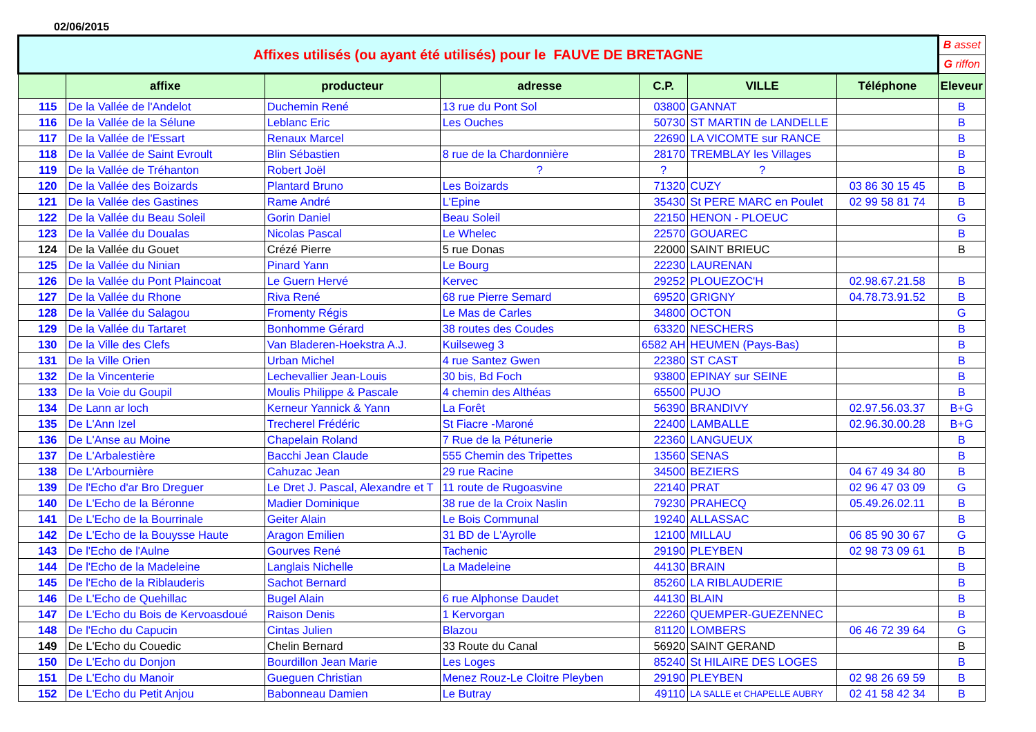02/06/2015
| Affixes utilisés (ou ayant été utilisés) pour le FAUVE DE BRETAGNE | | | | | | | B asset |
| | | | | | | | G riffon |
| | affixe | producteur | adresse | C.P. | VILLE | Téléphone | Eleveur |
| 115 | De la Vallée de l'Andelot | Duchemin René | 13 rue du Pont Sol | 03800 | GANNAT | | B |
| 116 | De la Vallée de la Sélune | Leblanc Eric | Les Ouches | 50730 | ST MARTIN de LANDELLE | | B |
| 117 | De la Vallée de l'Essart | Renaux Marcel | | 22690 | LA VICOMTE sur RANCE | | B |
| 118 | De la Vallée de Saint Evroult | Blin Sébastien | 8 rue de la Chardonnière | 28170 | TREMBLAY les Villages | | B |
| 119 | De la Vallée de Tréhanton | Robert Joël | ? | ? | ? | | B |
| 120 | De la Vallée des Boizards | Plantard Bruno | Les Boizards | 71320 | CUZY | 03 86 30 15 45 | B |
| 121 | De la Vallée des Gastines | Rame André | L'Epine | 35430 | St PERE MARC en Poulet | 02 99 58 81 74 | B |
| 122 | De la Vallée du Beau Soleil | Gorin Daniel | Beau Soleil | 22150 | HENON - PLOEUC | | G |
| 123 | De la Vallée du Doualas | Nicolas Pascal | Le Whelec | 22570 | GOUAREC | | B |
| 124 | De la Vallée du Gouet | Crézé Pierre | 5 rue Donas | 22000 | SAINT BRIEUC | | B |
| 125 | De la Vallée du Ninian | Pinard Yann | Le Bourg | 22230 | LAURENAN | | |
| 126 | De la Vallée du Pont Plaincoat | Le Guern Hervé | Kervec | 29252 | PLOUEZOC'H | 02.98.67.21.58 | B |
| 127 | De la Vallée du Rhone | Riva René | 68 rue Pierre Semard | 69520 | GRIGNY | 04.78.73.91.52 | B |
| 128 | De la Vallée du Salagou | Fromenty Régis | Le Mas de Carles | 34800 | OCTON | | G |
| 129 | De la Vallée du Tartaret | Bonhomme Gérard | 38 routes des Coudes | 63320 | NESCHERS | | B |
| 130 | De la Ville des Clefs | Van Bladeren-Hoekstra A.J. | Kuilseweg 3 | 6582 AH | HEUMEN (Pays-Bas) | | B |
| 131 | De la Ville Orien | Urban Michel | 4 rue Santez Gwen | 22380 | ST CAST | | B |
| 132 | De la Vincenterie | Lechevallier Jean-Louis | 30 bis, Bd Foch | 93800 | EPINAY sur SEINE | | B |
| 133 | De la Voie du Goupil | Moulis Philippe & Pascale | 4 chemin des Althéas | 65500 | PUJO | | B |
| 134 | De Lann ar loch | Kerneur Yannick & Yann | La Forêt | 56390 | BRANDIVY | 02.97.56.03.37 | B+G |
| 135 | De L'Ann Izel | Trecherel Frédéric | St Fiacre -Maroné | 22400 | LAMBALLE | 02.96.30.00.28 | B+G |
| 136 | De L'Anse au Moine | Chapelain Roland | 7 Rue de la Pétunerie | 22360 | LANGUEUX | | B |
| 137 | De L'Arbalestière | Bacchi Jean Claude | 555 Chemin des Tripettes | 13560 | SENAS | | B |
| 138 | De L'Arbournière | Cahuzac Jean | 29 rue Racine | 34500 | BEZIERS | 04 67 49 34 80 | B |
| 139 | De l'Echo d'ar Bro Dreguer | Le Dret J. Pascal, Alexandre et T | 11 route de Rugoasvine | 22140 | PRAT | 02 96 47 03 09 | G |
| 140 | De L'Echo de la Béronne | Madier Dominique | 38 rue de la Croix Naslin | 79230 | PRAHECQ | 05.49.26.02.11 | B |
| 141 | De L'Echo de la Bourrinale | Geiter Alain | Le Bois Communal | 19240 | ALLASSAC | | B |
| 142 | De L'Echo de la Bouysse Haute | Aragon Emilien | 31 BD de L'Ayrolle | 12100 | MILLAU | 06 85 90 30 67 | G |
| 143 | De l'Echo de l'Aulne | Gourves René | Tachenic | 29190 | PLEYBEN | 02 98 73 09 61 | B |
| 144 | De l'Echo de la Madeleine | Langlais Nichelle | La Madeleine | 44130 | BRAIN | | B |
| 145 | De l'Echo de la Riblauderis | Sachot Bernard | | 85260 | LA RIBLAUDERIE | | B |
| 146 | De L'Echo de Quehillac | Bugel Alain | 6 rue Alphonse Daudet | 44130 | BLAIN | | B |
| 147 | De L'Echo du Bois de Kervoasdoué | Raison Denis | 1 Kervorgan | 22260 | QUEMPER-GUEZENNEC | | B |
| 148 | De l'Echo du Capucin | Cintas Julien | Blazou | 81120 | LOMBERS | 06 46 72 39 64 | G |
| 149 | De L'Echo du Couedic | Chelin Bernard | 33 Route du Canal | 56920 | SAINT GERAND | | B |
| 150 | De L'Echo du Donjon | Bourdillon Jean Marie | Les Loges | 85240 | St HILAIRE DES LOGES | | B |
| 151 | De L'Echo du Manoir | Gueguen Christian | Menez Rouz-Le Cloitre Pleyben | 29190 | PLEYBEN | 02 98 26 69 59 | B |
| 152 | De L'Echo du Petit Anjou | Babonneau Damien | Le Butray | 49110 | LA SALLE et CHAPELLE AUBRY | 02 41 58 42 34 | B |